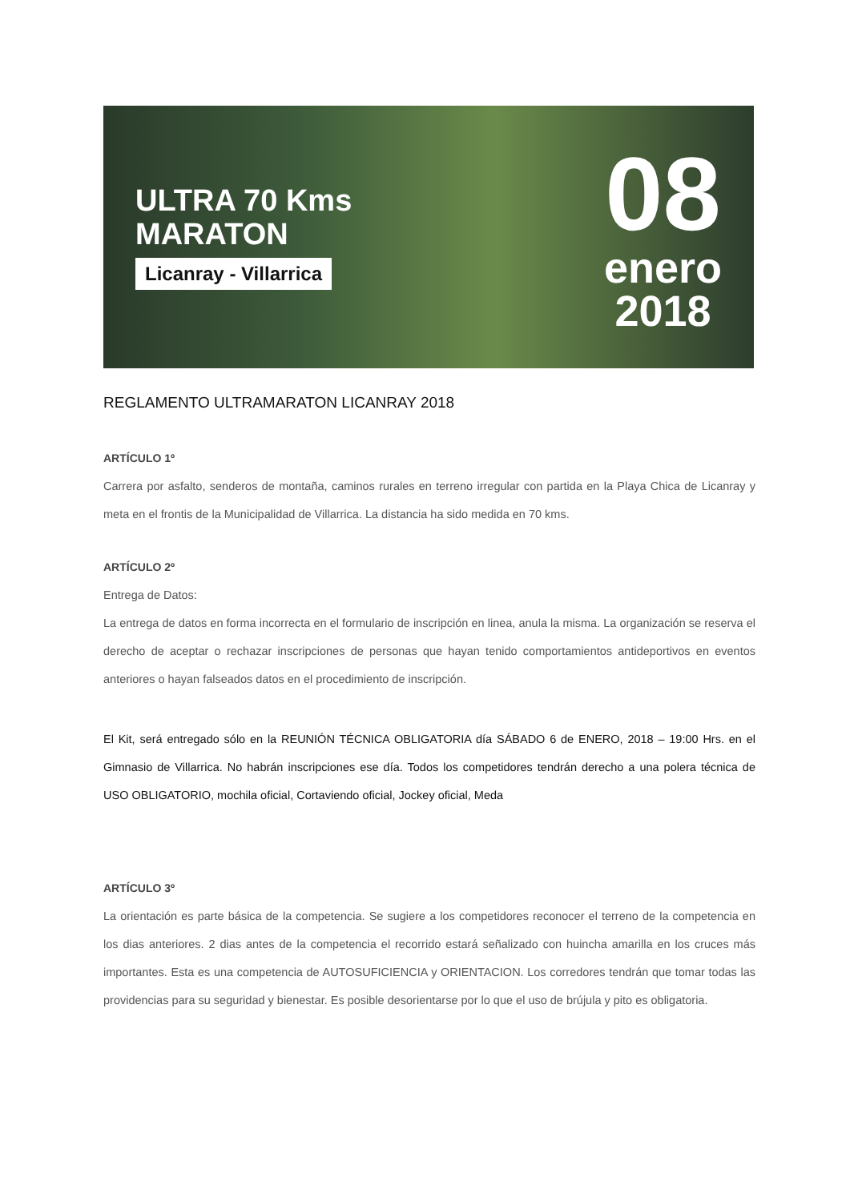ULTRA 70 Kms
MARATON
Licanray - Villarrica
08
enero
2018
REGLAMENTO ULTRAMARATON LICANRAY 2018
ARTÍCULO 1º
Carrera por asfalto, senderos de montaña, caminos rurales en terreno irregular con partida en la Playa Chica de Licanray y meta en el frontis de la Municipalidad de Villarrica. La distancia ha sido medida en 70 kms.
ARTÍCULO 2º
Entrega de Datos:
La entrega de datos en forma incorrecta en el formulario de inscripción en linea, anula la misma. La organización se reserva el derecho de aceptar o rechazar inscripciones de personas que hayan tenido comportamientos antideportivos en eventos anteriores o hayan falseados datos en el procedimiento de inscripción.
El Kit, será entregado sólo en la REUNIÓN TÉCNICA OBLIGATORIA día SÁBADO 6 de ENERO, 2018 – 19:00 Hrs. en el Gimnasio de Villarrica. No habrán inscripciones ese día. Todos los competidores tendrán derecho a una polera técnica de USO OBLIGATORIO, mochila oficial, Cortaviendo oficial, Jockey oficial, Meda
ARTÍCULO 3º
La orientación es parte básica de la competencia. Se sugiere a los competidores reconocer el terreno de la competencia en los dias anteriores. 2 dias antes de la competencia el recorrido estará señalizado con huincha amarilla en los cruces más importantes. Esta es una competencia de AUTOSUFICIENCIA y ORIENTACION. Los corredores tendrán que tomar todas las providencias para su seguridad y bienestar. Es posible desorientarse por lo que el uso de brújula y pito es obligatoria.